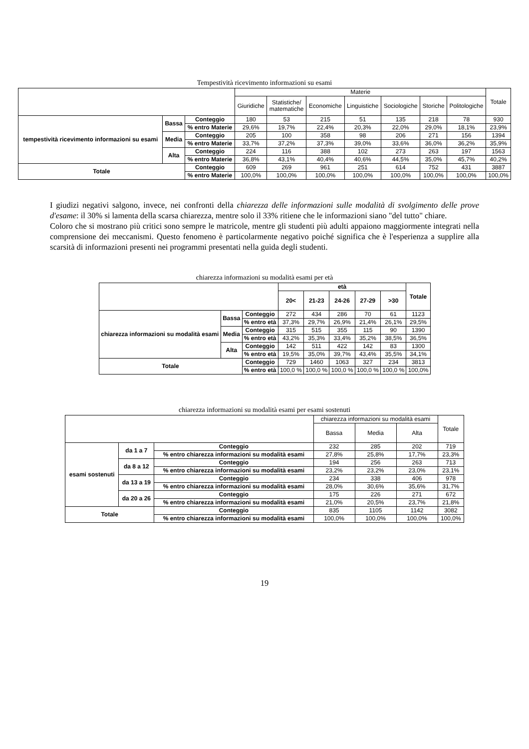Tempestività ricevimento informazioni su esami
| | | | Materie | | | | | | | Totale |
| --- | --- | --- | --- | --- | --- | --- | --- | --- | --- | --- |
| | | | Giuridiche | Statistiche/ matematiche | Economiche | Linguistiche | Sociologiche | Storiche | Politologiche | |
| tempestività ricevimento informazioni su esami | Bassa | Conteggio | 180 | 53 | 215 | 51 | 135 | 218 | 78 | 930 |
| | | % entro Materie | 29,6% | 19,7% | 22,4% | 20,3% | 22,0% | 29,0% | 18,1% | 23,9% |
| | Media | Conteggio | 205 | 100 | 358 | 98 | 206 | 271 | 156 | 1394 |
| | | % entro Materie | 33,7% | 37,2% | 37,3% | 39,0% | 33,6% | 36,0% | 36,2% | 35,9% |
| | Alta | Conteggio | 224 | 116 | 388 | 102 | 273 | 263 | 197 | 1563 |
| | | % entro Materie | 36,8% | 43,1% | 40,4% | 40,6% | 44,5% | 35,0% | 45,7% | 40,2% |
| Totale | | Conteggio | 609 | 269 | 961 | 251 | 614 | 752 | 431 | 3887 |
| | | % entro Materie | 100,0% | 100,0% | 100,0% | 100,0% | 100,0% | 100,0% | 100,0% | 100,0% |
I giudizi negativi salgono, invece, nei confronti della chiarezza delle informazioni sulle modalità di svolgimento delle prove d'esame: il 30% si lamenta della scarsa chiarezza, mentre solo il 33% ritiene che le informazioni siano "del tutto" chiare.
Coloro che si mostrano più critici sono sempre le matricole, mentre gli studenti più adulti appaiono maggiormente integrati nella comprensione dei meccanismi. Questo fenomeno è particolarmente negativo poiché significa che è l'esperienza a supplire alla scarsità di informazioni presenti nei programmi presentati nella guida degli studenti.
chiarezza informazioni su modalità esami per età
| | | | età | | | | | Totale |
| --- | --- | --- | --- | --- | --- | --- | --- | --- |
| | | | 20< | 21-23 | 24-26 | 27-29 | >30 | |
| chiarezza informazioni su modalità esami | Bassa | Conteggio | 272 | 434 | 286 | 70 | 61 | 1123 |
| | | % entro età | 37,3% | 29,7% | 26,9% | 21,4% | 26,1% | 29,5% |
| | Media | Conteggio | 315 | 515 | 355 | 115 | 90 | 1390 |
| | | % entro età | 43,2% | 35,3% | 33,4% | 35,2% | 38,5% | 36,5% |
| | Alta | Conteggio | 142 | 511 | 422 | 142 | 83 | 1300 |
| | | % entro età | 19,5% | 35,0% | 39,7% | 43,4% | 35,5% | 34,1% |
| Totale | | Conteggio | 729 | 1460 | 1063 | 327 | 234 | 3813 |
| | | % entro età | 100,0 % | 100,0 % | 100,0 % | 100,0 % | 100,0 % | 100,0% |
chiarezza informazioni su modalità esami per esami sostenuti
| | | | chiarezza informazioni su modalità esami | | | Totale |
| --- | --- | --- | --- | --- | --- | --- |
| | | | Bassa | Media | Alta | |
| esami sostenuti | da 1 a 7 | Conteggio | 232 | 285 | 202 | 719 |
| | | % entro chiarezza informazioni su modalità esami | 27,8% | 25,8% | 17,7% | 23,3% |
| | da 8 a 12 | Conteggio | 194 | 256 | 263 | 713 |
| | | % entro chiarezza informazioni su modalità esami | 23,2% | 23,2% | 23,0% | 23,1% |
| | da 13 a 19 | Conteggio | 234 | 338 | 406 | 978 |
| | | % entro chiarezza informazioni su modalità esami | 28,0% | 30,6% | 35,6% | 31,7% |
| | da 20 a 26 | Conteggio | 175 | 226 | 271 | 672 |
| | | % entro chiarezza informazioni su modalità esami | 21,0% | 20,5% | 23,7% | 21,8% |
| Totale | | Conteggio | 835 | 1105 | 1142 | 3082 |
| | | % entro chiarezza informazioni su modalità esami | 100,0% | 100,0% | 100,0% | 100,0% |
19